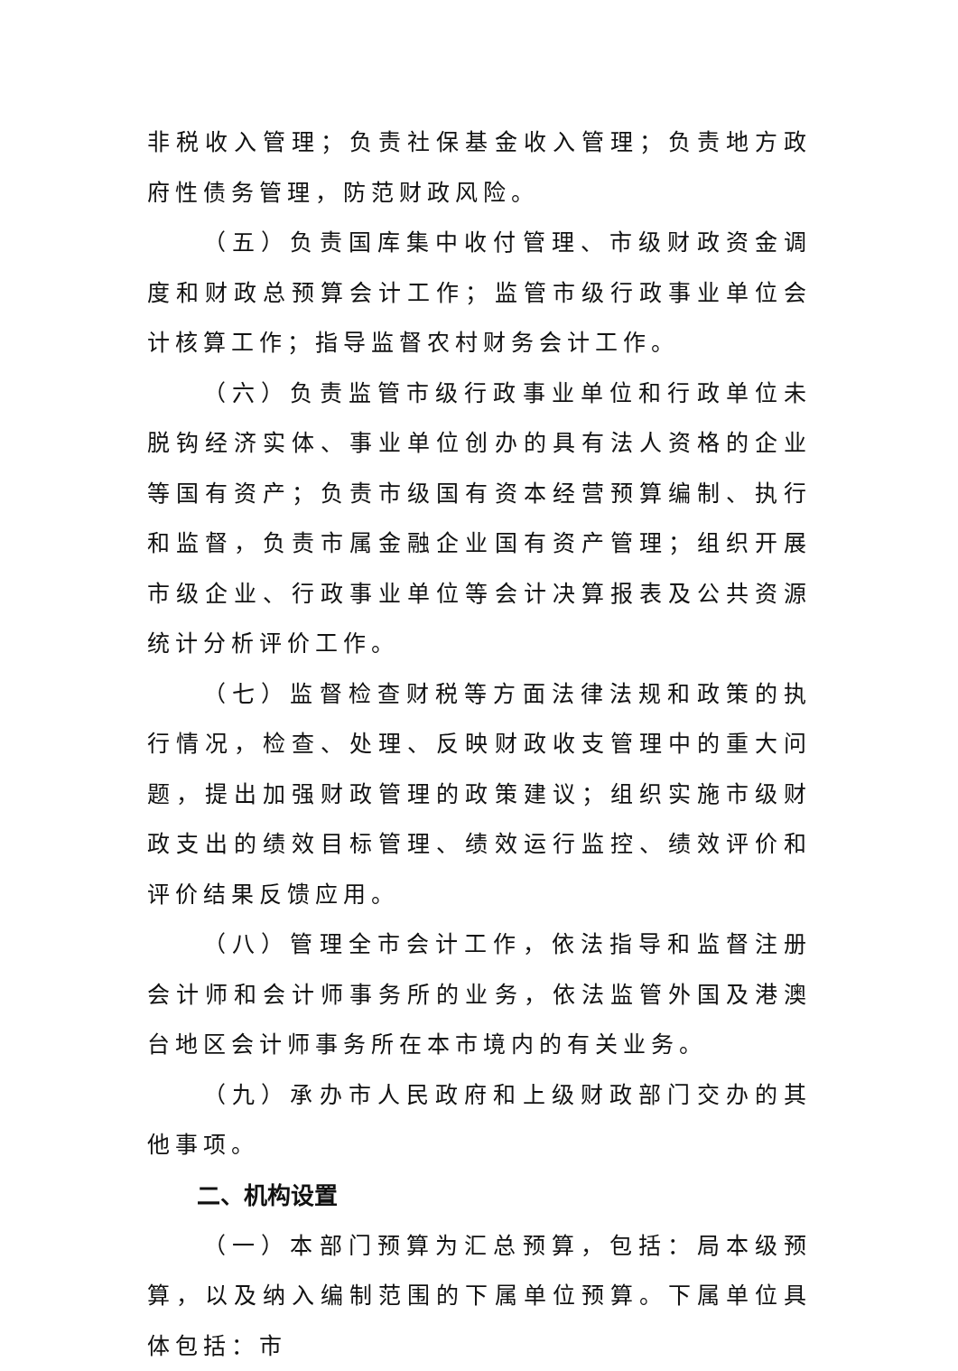非税收入管理；负责社保基金收入管理；负责地方政府性债务管理，防范财政风险。
（五）负责国库集中收付管理、市级财政资金调度和财政总预算会计工作；监管市级行政事业单位会计核算工作；指导监督农村财务会计工作。
（六）负责监管市级行政事业单位和行政单位未脱钩经济实体、事业单位创办的具有法人资格的企业等国有资产；负责市级国有资本经营预算编制、执行和监督，负责市属金融企业国有资产管理；组织开展市级企业、行政事业单位等会计决算报表及公共资源统计分析评价工作。
（七）监督检查财税等方面法律法规和政策的执行情况，检查、处理、反映财政收支管理中的重大问题，提出加强财政管理的政策建议；组织实施市级财政支出的绩效目标管理、绩效运行监控、绩效评价和评价结果反馈应用。
（八）管理全市会计工作，依法指导和监督注册会计师和会计师事务所的业务，依法监管外国及港澳台地区会计师事务所在本市境内的有关业务。
（九）承办市人民政府和上级财政部门交办的其他事项。
二、机构设置
（一）本部门预算为汇总预算，包括：局本级预算，以及纳入编制范围的下属单位预算。下属单位具体包括：市